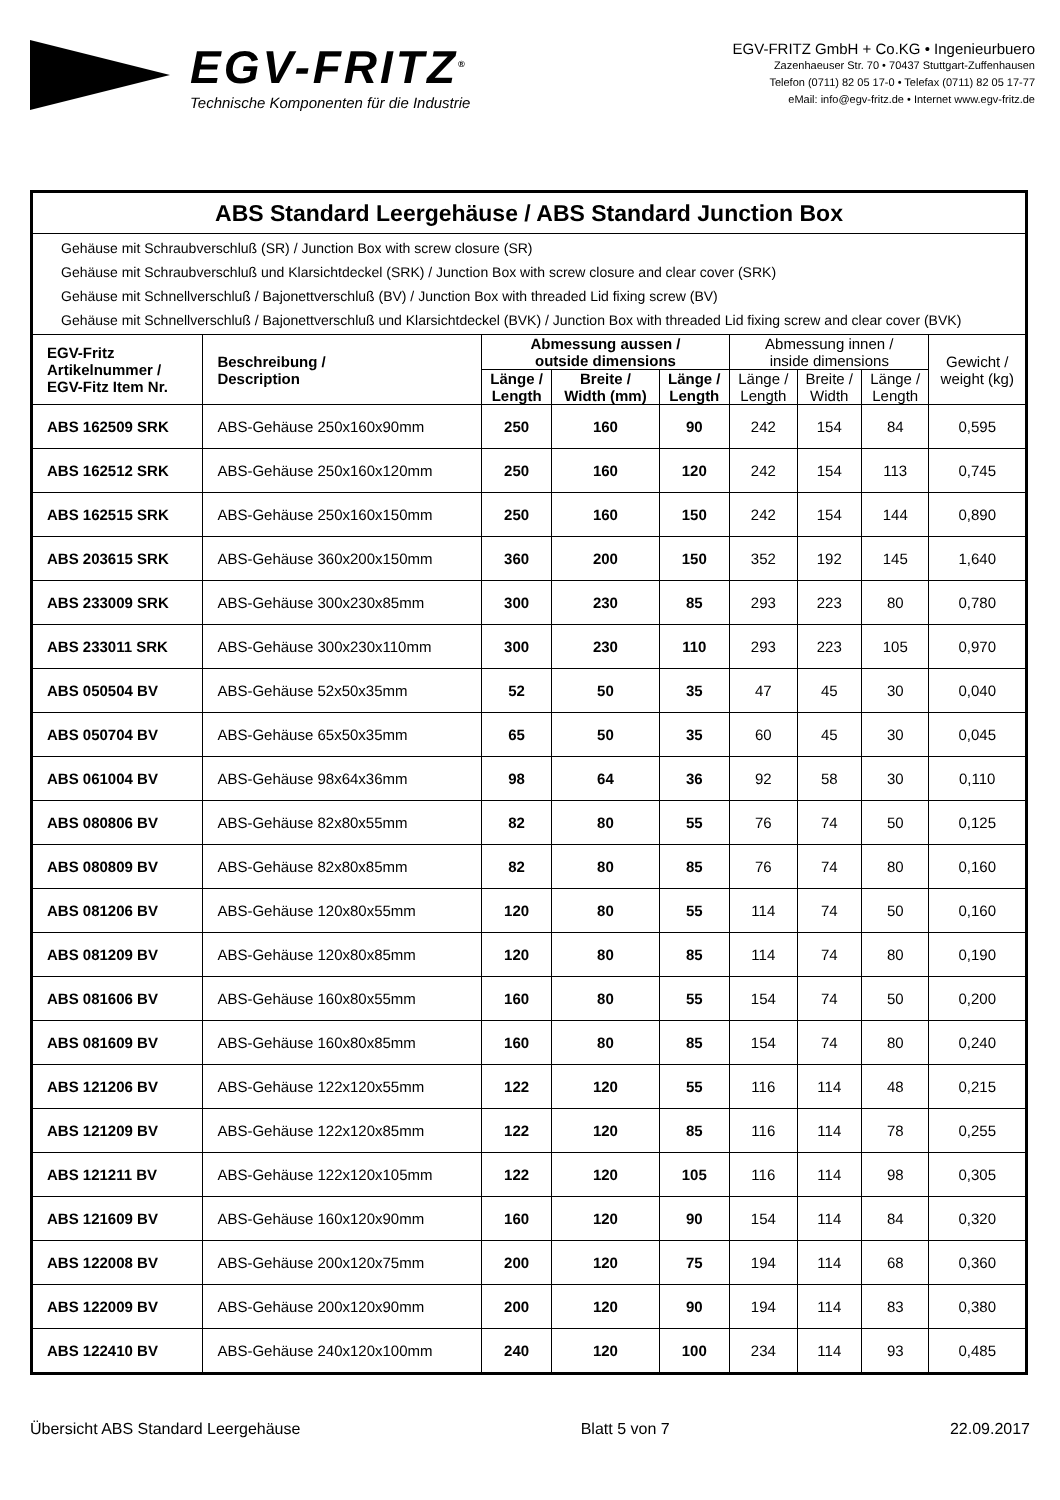EGV-FRITZ<sup>®</sup>
Technische Komponenten für die Industrie
EGV-FRITZ GmbH + Co.KG • Ingenieurbuero
Zazenhaeuser Str. 70 • 70437 Stuttgart-Zuffenhausen
Telefon (0711) 82 05 17-0 • Telefax (0711) 82 05 17-77
eMail: info@egv-fritz.de • Internet www.egv-fritz.de
| ABS Standard Leergehäuse / ABS Standard Junction Box | | | | | | | | |
| Gehäuse mit Schraubverschluß (SR) / Junction Box with screw closure (SR) Gehäuse mit Schraubverschluß und Klarsichtdeckel (SRK) / Junction Box with screw closure and clear cover (SRK) Gehäuse mit Schnellverschluß / Bajonettverschluß (BV) / Junction Box with threaded Lid fixing screw (BV) Gehäuse mit Schnellverschluß / Bajonettverschluß und Klarsichtdeckel (BVK) / Junction Box with threaded Lid fixing screw and clear cover (BVK) | | | | | | | | |
| EGV-Fritz Artikelnummer / EGV-Fitz Item Nr. | Beschreibung / Description | Abmessung aussen / outside dimensions | | | Abmessung innen / inside dimensions | | | Gewicht / weight (kg) |
| | | Länge / Length | Breite / Width (mm) | Länge / Length | Länge / Length | Breite / Width | Länge / Length | |
| ABS 162509 SRK | ABS-Gehäuse 250x160x90mm | 250 | 160 | 90 | 242 | 154 | 84 | 0,595 |
| ABS 162512 SRK | ABS-Gehäuse 250x160x120mm | 250 | 160 | 120 | 242 | 154 | 113 | 0,745 |
| ABS 162515 SRK | ABS-Gehäuse 250x160x150mm | 250 | 160 | 150 | 242 | 154 | 144 | 0,890 |
| ABS 203615 SRK | ABS-Gehäuse 360x200x150mm | 360 | 200 | 150 | 352 | 192 | 145 | 1,640 |
| ABS 233009 SRK | ABS-Gehäuse 300x230x85mm | 300 | 230 | 85 | 293 | 223 | 80 | 0,780 |
| ABS 233011 SRK | ABS-Gehäuse 300x230x110mm | 300 | 230 | 110 | 293 | 223 | 105 | 0,970 |
| ABS 050504 BV | ABS-Gehäuse 52x50x35mm | 52 | 50 | 35 | 47 | 45 | 30 | 0,040 |
| ABS 050704 BV | ABS-Gehäuse 65x50x35mm | 65 | 50 | 35 | 60 | 45 | 30 | 0,045 |
| ABS 061004 BV | ABS-Gehäuse 98x64x36mm | 98 | 64 | 36 | 92 | 58 | 30 | 0,110 |
| ABS 080806 BV | ABS-Gehäuse 82x80x55mm | 82 | 80 | 55 | 76 | 74 | 50 | 0,125 |
| ABS 080809 BV | ABS-Gehäuse 82x80x85mm | 82 | 80 | 85 | 76 | 74 | 80 | 0,160 |
| ABS 081206 BV | ABS-Gehäuse 120x80x55mm | 120 | 80 | 55 | 114 | 74 | 50 | 0,160 |
| ABS 081209 BV | ABS-Gehäuse 120x80x85mm | 120 | 80 | 85 | 114 | 74 | 80 | 0,190 |
| ABS 081606 BV | ABS-Gehäuse 160x80x55mm | 160 | 80 | 55 | 154 | 74 | 50 | 0,200 |
| ABS 081609 BV | ABS-Gehäuse 160x80x85mm | 160 | 80 | 85 | 154 | 74 | 80 | 0,240 |
| ABS 121206 BV | ABS-Gehäuse 122x120x55mm | 122 | 120 | 55 | 116 | 114 | 48 | 0,215 |
| ABS 121209 BV | ABS-Gehäuse 122x120x85mm | 122 | 120 | 85 | 116 | 114 | 78 | 0,255 |
| ABS 121211 BV | ABS-Gehäuse 122x120x105mm | 122 | 120 | 105 | 116 | 114 | 98 | 0,305 |
| ABS 121609 BV | ABS-Gehäuse 160x120x90mm | 160 | 120 | 90 | 154 | 114 | 84 | 0,320 |
| ABS 122008 BV | ABS-Gehäuse 200x120x75mm | 200 | 120 | 75 | 194 | 114 | 68 | 0,360 |
| ABS 122009 BV | ABS-Gehäuse 200x120x90mm | 200 | 120 | 90 | 194 | 114 | 83 | 0,380 |
| ABS 122410 BV | ABS-Gehäuse 240x120x100mm | 240 | 120 | 100 | 234 | 114 | 93 | 0,485 |
Übersicht ABS Standard Leergehäuse Blatt 5 von 7 22.09.2017